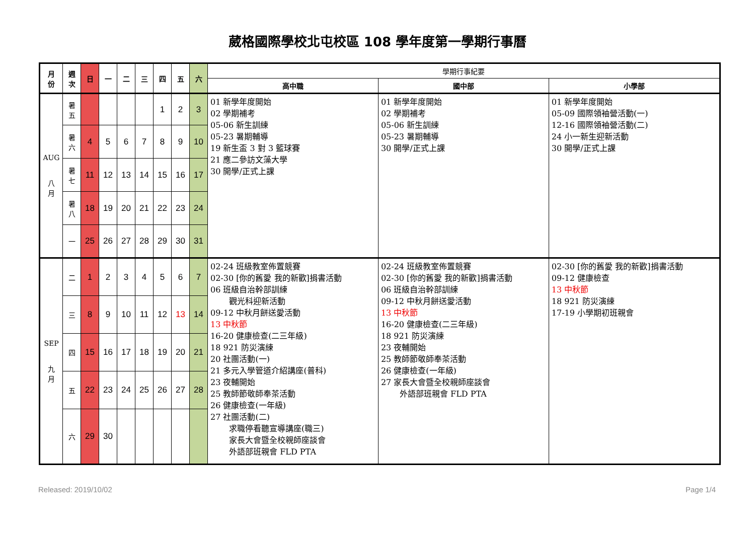葳格國際學校北屯校區 108 學年度第一學期行事曆
| 月 份 | 週 次 | 日 | 一 | 二 | 三 | 四 | 五 | 六 | 學期行事紀要 | | |
| --- | --- | --- | --- | --- | --- | --- | --- | --- | --- | --- | --- |
| | | | | | | | | | 高中職 | 國中部 | 小學部 |
| AUG 八 月 | 暑 五 | | | | | 1 | 2 | 3 | 01 新學年度開始 02 學期補考 05-06 新生訓練 05-23 暑期輔導 19 新生盃 3 對 3 籃球賽 21 應二參訪文藻大學 30 開學/正式上課 | 01 新學年度開始 02 學期補考 05-06 新生訓練 05-23 暑期輔導 30 開學/正式上課 | 01 新學年度開始 05-09 國際領袖營活動(一) 12-16 國際領袖營活動(二) 24 小一新生迎新活動 30 開學/正式上課 |
| | 暑 六 | 4 | 5 | 6 | 7 | 8 | 9 | 10 | | | |
| | 暑 七 | 11 | 12 | 13 | 14 | 15 | 16 | 17 | | | |
| | 暑 八 | 18 | 19 | 20 | 21 | 22 | 23 | 24 | | | |
| | 一 | 25 | 26 | 27 | 28 | 29 | 30 | 31 | | | |
| SEP 九 月 | 二 | 1 | 2 | 3 | 4 | 5 | 6 | 7 | 02-24 班級教室佈置競賽 02-30 [你的舊愛 我的新歡]捐書活動 06 班級自治幹部訓練 觀光科迎新活動 09-12 中秋月餅送愛活動 13 中秋節 16-20 健康檢查(二三年級) 18 921 防災演練 20 社團活動(一) 21 多元入學管道介紹講座(普科) 23 夜輔開始 25 教師節敬師奉茶活動 26 健康檢查(一年級) 27 社團活動(二) 求職停看聽宣導講座(職三) 家長大會暨全校親師座談會 外語部班親會 FLD PTA | 02-24 班級教室佈置競賽 02-30 [你的舊愛 我的新歡]捐書活動 06 班級自治幹部訓練 09-12 中秋月餅送愛活動 13 中秋節 16-20 健康檢查(二三年級) 18 921 防災演練 23 夜輔開始 25 教師節敬師奉茶活動 26 健康檢查(一年級) 27 家長大會暨全校親師座談會 外語部班親會 FLD PTA | 02-30 [你的舊愛 我的新歡]捐書活動 09-12 健康檢查 13 中秋節 18 921 防災演練 17-19 小學期初班親會 |
| | 三 | 8 | 9 | 10 | 11 | 12 | 13 | 14 | | | |
| | 四 | 15 | 16 | 17 | 18 | 19 | 20 | 21 | | | |
| | 五 | 22 | 23 | 24 | 25 | 26 | 27 | 28 | | | |
| | 六 | 29 | 30 | | | | | | | | |
Released: 2019/10/02 Page 1/4